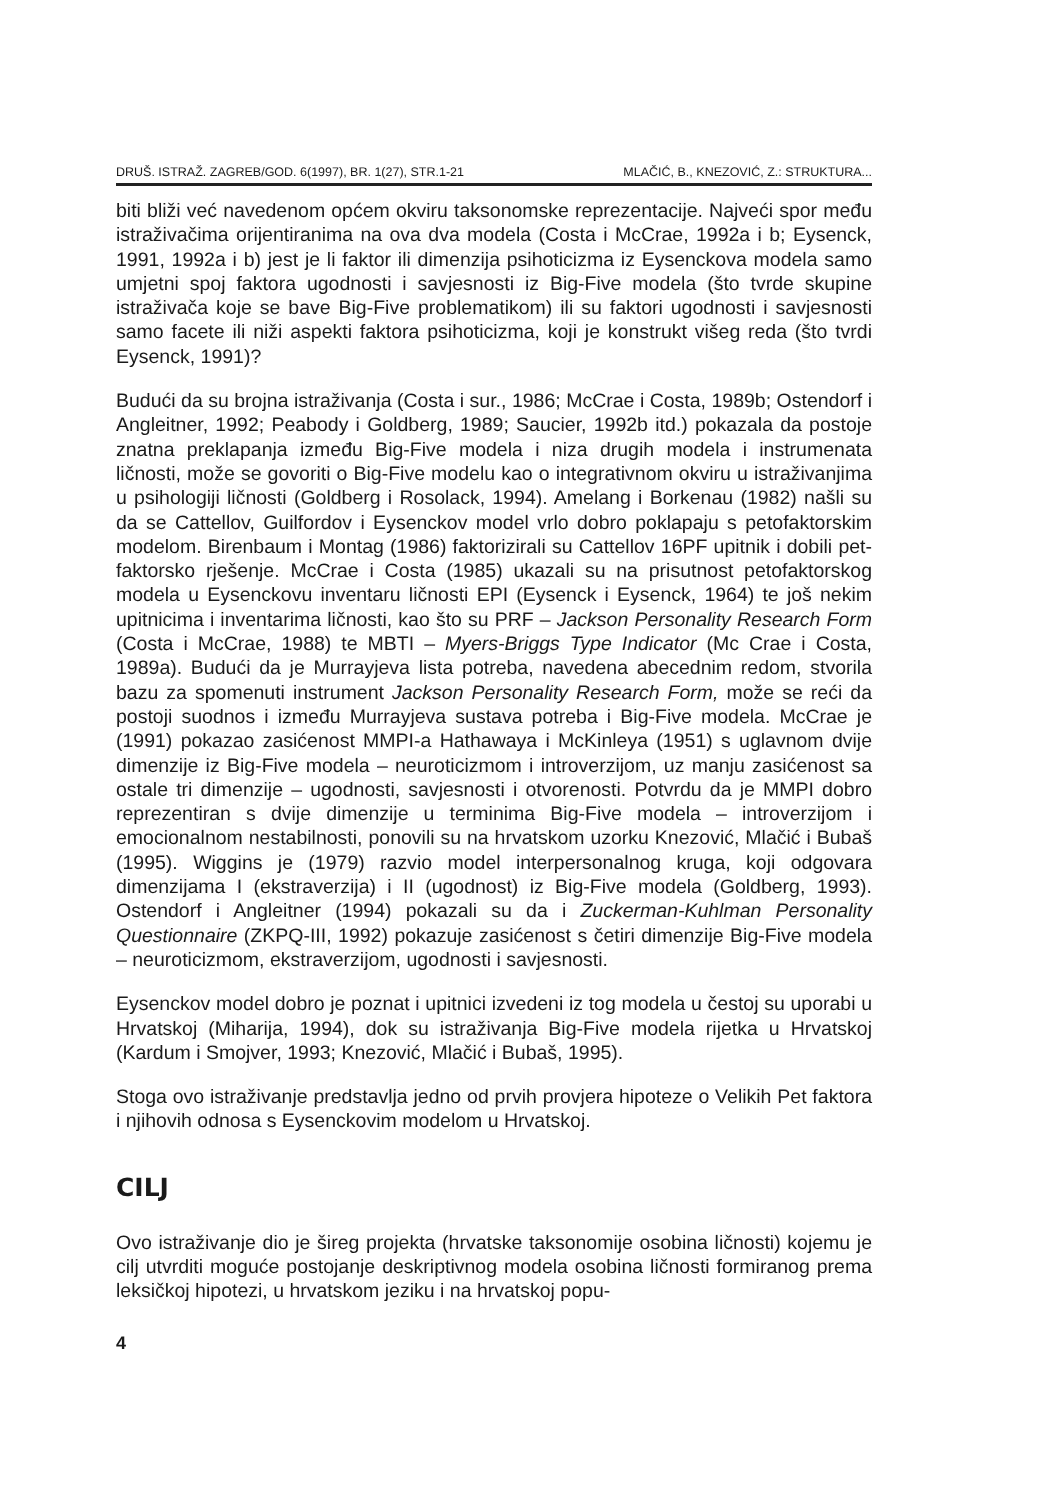DRUŠ. ISTRAŽ. ZAGREB/GOD. 6(1997), BR. 1(27), STR.1-21 MLAČIĆ, B., KNEZOVIĆ, Z.: STRUKTURA...
biti bliži već navedenom općem okviru taksonomske reprezentacije. Najveći spor među istraživačima orijentiranima na ova dva modela (Costa i McCrae, 1992a i b; Eysenck, 1991, 1992a i b) jest je li faktor ili dimenzija psihoticizma iz Eysenckova modela samo umjetni spoj faktora ugodnosti i savjesnosti iz Big-Five modela (što tvrde skupine istraživača koje se bave Big-Five problematikom) ili su faktori ugodnosti i savjesnosti samo facete ili niži aspekti faktora psihoticizma, koji je konstrukt višeg reda (što tvrdi Eysenck, 1991)?
Budući da su brojna istraživanja (Costa i sur., 1986; McCrae i Costa, 1989b; Ostendorf i Angleitner, 1992; Peabody i Goldberg, 1989; Saucier, 1992b itd.) pokazala da postoje znatna preklapanja između Big-Five modela i niza drugih modela i instrumenata ličnosti, može se govoriti o Big-Five modelu kao o integrativnom okviru u istraživanjima u psihologiji ličnosti (Goldberg i Rosolack, 1994). Amelang i Borkenau (1982) našli su da se Cattellov, Guilfordov i Eysenckov model vrlo dobro poklapaju s petofaktorskim modelom. Birenbaum i Montag (1986) faktorizirali su Cattellov 16PF upitnik i dobili pet-faktorsko rješenje. McCrae i Costa (1985) ukazali su na prisutnost petofaktorskog modela u Eysenckovu inventaru ličnosti EPI (Eysenck i Eysenck, 1964) te još nekim upitnicima i inventarima ličnosti, kao što su PRF – Jackson Personality Research Form (Costa i McCrae, 1988) te MBTI – Myers-Briggs Type Indicator (Mc Crae i Costa, 1989a). Budući da je Murrayjeva lista potreba, navedena abecednim redom, stvorila bazu za spomenuti instrument Jackson Personality Research Form, može se reći da postoji suodnos i između Murrayjeva sustava potreba i Big-Five modela. McCrae je (1991) pokazao zasićenost MMPI-a Hathawaya i McKinleya (1951) s uglavnom dvije dimenzije iz Big-Five modela – neuroticizmom i introverzijom, uz manju zasićenost sa ostale tri dimenzije – ugodnosti, savjesnosti i otvorenosti. Potvrdu da je MMPI dobro reprezentiran s dvije dimenzije u terminima Big-Five modela – introverzijom i emocionalnom nestabilnosti, ponovili su na hrvatskom uzorku Knezović, Mlačić i Bubaš (1995). Wiggins je (1979) razvio model interpersonalnog kruga, koji odgovara dimenzijama I (ekstraverzija) i II (ugodnost) iz Big-Five modela (Goldberg, 1993). Ostendorf i Angleitner (1994) pokazali su da i Zuckerman-Kuhlman Personality Questionnaire (ZKPQ-III, 1992) pokazuje zasićenost s četiri dimenzije Big-Five modela – neuroticizmom, ekstraverzijom, ugodnosti i savjesnosti.
Eysenckov model dobro je poznat i upitnici izvedeni iz tog modela u čestoj su uporabi u Hrvatskoj (Miharija, 1994), dok su istraživanja Big-Five modela rijetka u Hrvatskoj (Kardum i Smojver, 1993; Knezović, Mlačić i Bubaš, 1995).
Stoga ovo istraživanje predstavlja jedno od prvih provjera hipoteze o Velikih Pet faktora i njihovih odnosa s Eysenckovim modelom u Hrvatskoj.
CILJ
Ovo istraživanje dio je šireg projekta (hrvatske taksonomije osobina ličnosti) kojemu je cilj utvrditi moguće postojanje deskriptivnog modela osobina ličnosti formiranog prema leksičkoj hipotezi, u hrvatskom jeziku i na hrvatskoj popu-
4